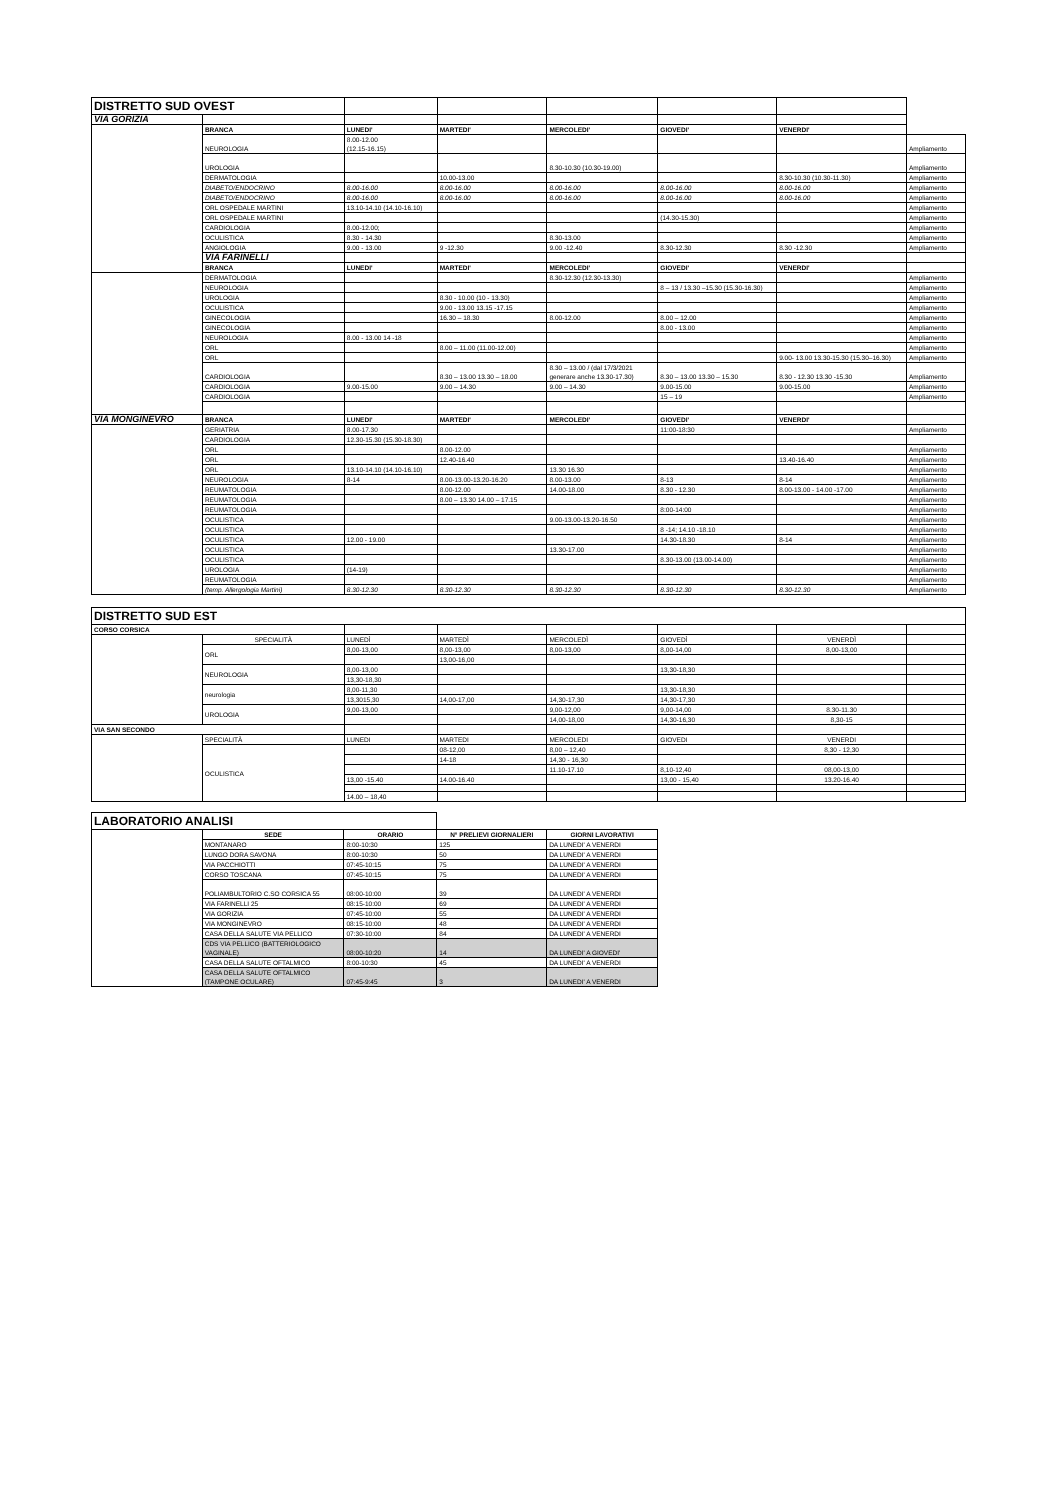| DISTRETTO SUD OVEST | | | | | | | |
| VIA GORIZIA | | | | | | | |
| | BRANCA | LUNEDI' | MARTEDI' | MERCOLEDI' | GIOVEDI' | VENERDI' | |
| | NEUROLOGIA | 8.00-12.00 (12.15-16.15) | | | | | Ampliamento |
| | UROLOGIA | | | 8.30-10.30 (10.30-19.00) | | | Ampliamento |
| | DERMATOLOGIA | | 10.00-13.00 | | | 8.30-10.30 (10.30-11.30) | Ampliamento |
| | DIABETO/ENDOCRINO | 8.00-16.00 | 8.00-16.00 | 8.00-16.00 | 8.00-16.00 | 8.00-16.00 | Ampliamento |
| | DIABETO/ENDOCRINO | 8.00-16.00 | 8.00-16.00 | 8.00-16.00 | 8.00-16.00 | 8.00-16.00 | Ampliamento |
| | ORL OSPEDALE MARTINI | 13.10-14.10 (14.10-16.10) | | | | | Ampliamento |
| | ORL OSPEDALE MARTINI | | | | (14.30-15.30) | | Ampliamento |
| | CARDIOLOGIA | 8.00-12.00; | | | | | Ampliamento |
| | OCULISTICA | 8.30 - 14.30 | | 8.30-13.00 | | | Ampliamento |
| | ANGIOLOGIA | 9.00 - 13.00 | 9 -12.30 | 9.00 -12.40 | 8.30-12.30 | 8.30 -12.30 | Ampliamento |
| | VIA FARINELLI | | | | | | |
| | BRANCA | LUNEDI' | MARTEDI' | MERCOLEDI' | GIOVEDI' | VENERDI' | |
| | DERMATOLOGIA | | | 8.30-12.30 (12.30-13.30) | | | Ampliamento |
| | NEUROLOGIA | | | | 8 – 13 / 13.30 –15.30 (15.30-16.30) | | Ampliamento |
| | UROLOGIA | | 8.30 - 10.00 (10 - 13.30) | | | | Ampliamento |
| | OCULISTICA | | 9.00 - 13.00 13.15 -17.15 | | | | Ampliamento |
| | GINECOLOGIA | | 16.30 – 18.30 | 8.00-12.00 | 8.00 – 12.00 | | Ampliamento |
| | GINECOLOGIA | | | | 8.00 - 13.00 | | Ampliamento |
| | NEUROLOGIA | 8.00 - 13.00 14 -18 | | | | | Ampliamento |
| | ORL | | 8.00 – 11.00 (11.00-12.00) | | | | Ampliamento |
| | ORL | | | | | 9.00- 13.00 13.30-15.30 (15.30–16.30) | Ampliamento |
| | CARDIOLOGIA | | 8.30 – 13.00 13.30 – 18.00 | 8.30 – 13.00 / (dal 17/3/2021 generare anche 13.30-17.30) | 8.30 – 13.00 13.30 – 15.30 | 8.30 - 12.30 13.30 -15.30 | Ampliamento |
| | CARDIOLOGIA | 9.00-15.00 | 9.00 – 14.30 | 9.00 – 14.30 | 9.00-15.00 | 9.00-15.00 | Ampliamento |
| | CARDIOLOGIA | | | | 15 – 19 | | Ampliamento |
| VIA MONGINEVRO | BRANCA | LUNEDI' | MARTEDI' | MERCOLEDI' | GIOVEDI' | VENERDI' | |
| | GERIATRIA | 8.00-17.30 | | | 11:00-18:30 | | Ampliamento |
| | CARDIOLOGIA | 12.30-15.30 (15.30-18.30) | | | | | |
| | ORL | | 8.00-12.00 | | | | Ampliamento |
| | ORL | | 12.40-16.40 | | | 13.40-16.40 | Ampliamento |
| | ORL | 13.10-14.10 (14.10-16.10) | | 13.30 16.30 | | | Ampliamento |
| | NEUROLOGIA | 8-14 | 8.00-13.00-13.20-16.20 | 8.00-13.00 | 8-13 | 8-14 | Ampliamento |
| | REUMATOLOGIA | | 8.00-12.00 | 14.00-18.00 | 8.30 - 12.30 | 8.00-13.00 - 14.00 -17.00 | Ampliamento |
| | REUMATOLOGIA | | 8.00 – 13.30 14.00 – 17.15 | | | | Ampliamento |
| | REUMATOLOGIA | | | | 8:00-14:00 | | Ampliamento |
| | OCULISTICA | | | 9.00-13.00-13.20-16.50 | | | Ampliamento |
| | OCULISTICA | | | | 8 -14; 14.10 -18.10 | | Ampliamento |
| | OCULISTICA | 12.00 - 19.00 | | | 14.30-18.30 | 8-14 | Ampliamento |
| | OCULISTICA | | | 13.30-17.00 | | | Ampliamento |
| | OCULISTICA | | | | 8.30-13.00 (13.00-14.00) | | Ampliamento |
| | UROLOGIA | (14-19) | | | | | Ampliamento |
| | REUMATOLOGIA | | | | | | Ampliamento |
| | (temp. Allergologia Martini) | 8.30-12.30 | 8.30-12.30 | 8.30-12.30 | 8.30-12.30 | 8.30-12.30 | Ampliamento |
| DISTRETTO SUD EST | | | | | | | |
| CORSO CORSICA | | | | | | | |
| | SPECIALITÀ | LUNEDÌ | MARTEDÌ | MERCOLEDÌ | GIOVEDÌ | VENERDÌ | |
| | ORL | 8,00-13,00 | 8,00-13,00 | 8,00-13,00 | 8,00-14,00 | 8,00-13,00 | |
| | | | 13,00-16,00 | | | | |
| | NEUROLOGIA | 8,00-13,00 | | | 13,30-18,30 | | |
| | | 13,30-18,30 | | | | | |
| | neurologia | 8,00-11,30 | | | 13,30-18,30 | | |
| | | 13,3015,30 | 14,00-17,00 | 14,30-17,30 | 14,30-17,30 | | |
| | UROLOGIA | 9,00-13,00 | | 9,00-12,00 | 9,00-14,00 | 8.30-11.30 | |
| | | | | 14,00-18,00 | 14,30-16,30 | 8,30-15 | |
| VIA SAN SECONDO | | | | | | | |
| | SPECIALITÀ | LUNEDI | MARTEDI | MERCOLEDI | GIOVEDI | VENERDI | |
| | OCULISTICA | | 08-12,00 | 8,00 – 12,40 | | 8,30 - 12,30 | |
| | | | 14-18 | 14,30 - 16,30 | | | |
| | | | | 11.10-17.10 | 8,10-12,40 | 08,00-13,00 | |
| | | 13,00 -15.40 | 14.00-16.40 | | 13,00 - 15,40 | 13.20-16.40 | |
| | | 14.00 – 18,40 | | | | | |
| LABORATORIO ANALISI | | | | |
| | SEDE | ORARIO | N° PRELIEVI GIORNALIERI | GIORNI LAVORATIVI |
| | MONTANARO | 8:00-10:30 | 125 | DA LUNEDI' A VENERDI |
| | LUNGO DORA SAVONA | 8:00-10:30 | 50 | DA LUNEDI' A VENERDI |
| | VIA PACCHIOTTI | 07:45-10:15 | 75 | DA LUNEDI' A VENERDI |
| | CORSO TOSCANA | 07:45-10:15 | 75 | DA LUNEDI' A VENERDI |
| | POLIAMBULTORIO C.SO CORSICA 55 | 08:00-10:00 | 39 | DA LUNEDI' A VENERDI |
| | VIA FARINELLI 25 | 08:15-10:00 | 69 | DA LUNEDI' A VENERDI |
| | VIA GORIZIA | 07:45-10:00 | 55 | DA LUNEDI' A VENERDI |
| | VIA MONGINEVRO | 08:15-10:00 | 48 | DA LUNEDI' A VENERDI |
| | CASA DELLA SALUTE VIA PELLICO | 07:30-10:00 | 84 | DA LUNEDI' A VENERDI |
| | CDS VIA PELLICO (BATTERIOLOGICO VAGINALE) | 08:00-10:20 | 14 | DA LUNEDI' A GIOVEDI' |
| | CASA DELLA SALUTE OFTALMICO | 8:00-10:30 | 45 | DA LUNEDI' A VENERDI |
| | CASA DELLA SALUTE OFTALMICO (TAMPONE OCULARE) | 07:45-9:45 | 3 | DA LUNEDI' A VENERDI |